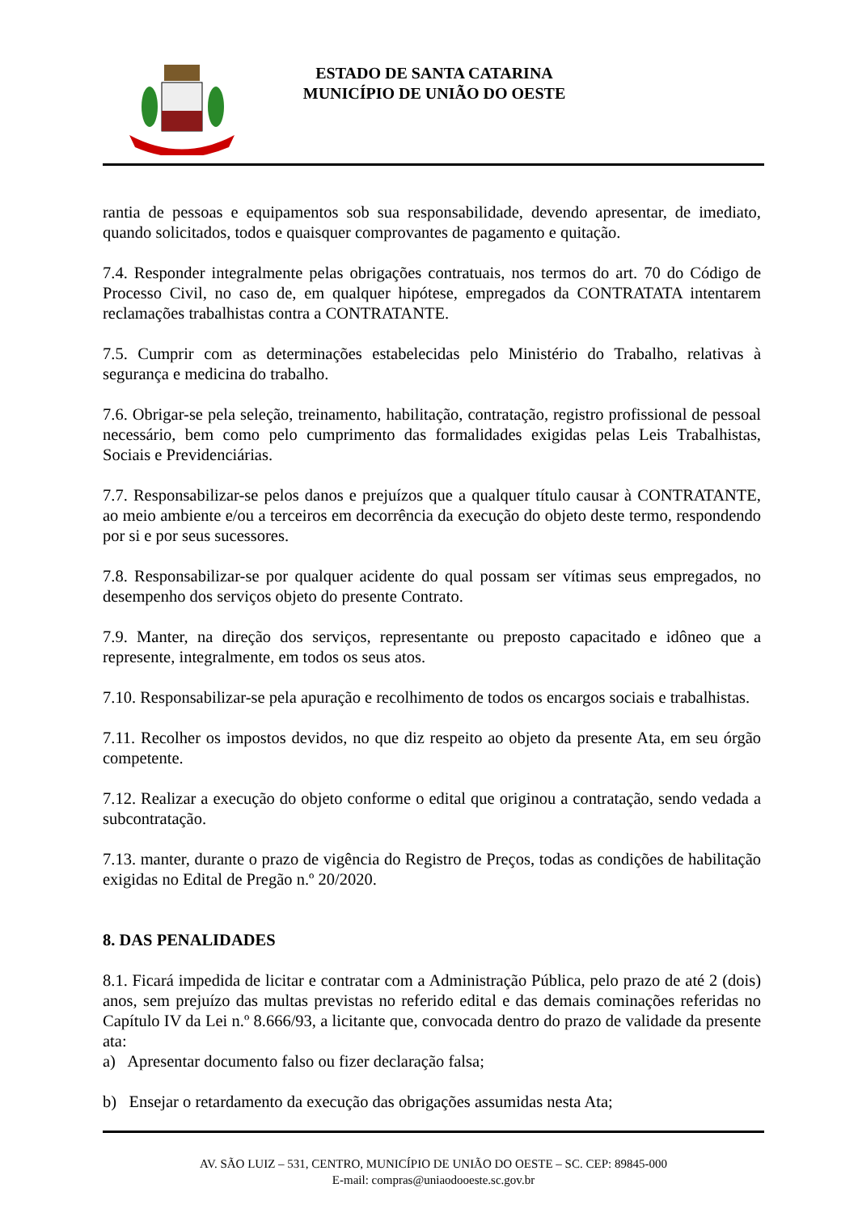ESTADO DE SANTA CATARINA
MUNICÍPIO DE UNIÃO DO OESTE
rantia de pessoas e equipamentos sob sua responsabilidade, devendo apresentar, de imediato, quando solicitados, todos e quaisquer comprovantes de pagamento e quitação.
7.4. Responder integralmente pelas obrigações contratuais, nos termos do art. 70 do Código de Processo Civil, no caso de, em qualquer hipótese, empregados da CONTRATATA intentarem reclamações trabalhistas contra a CONTRATANTE.
7.5. Cumprir com as determinações estabelecidas pelo Ministério do Trabalho, relativas à segurança e medicina do trabalho.
7.6. Obrigar-se pela seleção, treinamento, habilitação, contratação, registro profissional de pessoal necessário, bem como pelo cumprimento das formalidades exigidas pelas Leis Trabalhistas, Sociais e Previdenciárias.
7.7. Responsabilizar-se pelos danos e prejuízos que a qualquer título causar à CONTRATANTE, ao meio ambiente e/ou a terceiros em decorrência da execução do objeto deste termo, respondendo por si e por seus sucessores.
7.8. Responsabilizar-se por qualquer acidente do qual possam ser vítimas seus empregados, no desempenho dos serviços objeto do presente Contrato.
7.9. Manter, na direção dos serviços, representante ou preposto capacitado e idôneo que a represente, integralmente, em todos os seus atos.
7.10. Responsabilizar-se pela apuração e recolhimento de todos os encargos sociais e trabalhistas.
7.11. Recolher os impostos devidos, no que diz respeito ao objeto da presente Ata, em seu órgão competente.
7.12. Realizar a execução do objeto conforme o edital que originou a contratação, sendo vedada a subcontratação.
7.13. manter, durante o prazo de vigência do Registro de Preços, todas as condições de habilitação exigidas no Edital de Pregão n.º 20/2020.
8. DAS PENALIDADES
8.1. Ficará impedida de licitar e contratar com a Administração Pública, pelo prazo de até 2 (dois) anos, sem prejuízo das multas previstas no referido edital e das demais cominações referidas no Capítulo IV da Lei n.º 8.666/93, a licitante que, convocada dentro do prazo de validade da presente ata:
a) Apresentar documento falso ou fizer declaração falsa;
b) Ensejar o retardamento da execução das obrigações assumidas nesta Ata;
AV. SÃO LUIZ – 531, CENTRO, MUNICÍPIO DE UNIÃO DO OESTE – SC. CEP: 89845-000
E-mail: compras@uniaodooeste.sc.gov.br